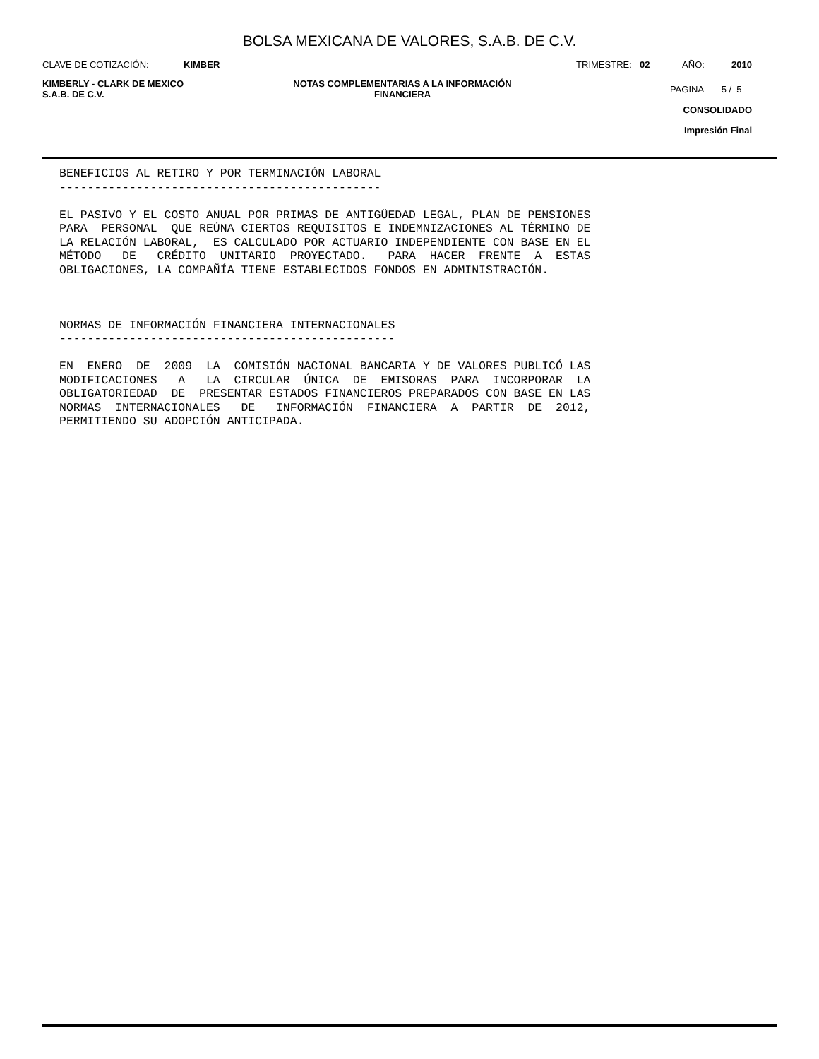BOLSA MEXICANA DE VALORES, S.A.B. DE C.V.
CLAVE DE COTIZACIÓN: KIMBER TRIMESTRE: 02 AÑO: 2010
KIMBERLY - CLARK DE MEXICO
S.A.B. DE C.V. NOTAS COMPLEMENTARIAS A LA INFORMACIÓN
FINANCIERA
PAGINA 5 / 5
CONSOLIDADO
Impresión Final
BENEFICIOS AL RETIRO Y POR TERMINACIÓN LABORAL
----------------------------------------------

EL PASIVO Y EL COSTO ANUAL POR PRIMAS DE ANTIGÜEDAD LEGAL, PLAN DE PENSIONES
PARA  PERSONAL  QUE REÚNA CIERTOS REQUISITOS E INDEMNIZACIONES AL TÉRMINO DE
LA RELACIÓN LABORAL,  ES CALCULADO POR ACTUARIO INDEPENDIENTE CON BASE EN EL
MÉTODO   DE   CRÉDITO  UNITARIO  PROYECTADO.   PARA  HACER  FRENTE  A  ESTAS
OBLIGACIONES, LA COMPAÑÍA TIENE ESTABLECIDOS FONDOS EN ADMINISTRACIÓN.



NORMAS DE INFORMACIÓN FINANCIERA INTERNACIONALES
------------------------------------------------

EN  ENERO  DE  2009  LA  COMISIÓN NACIONAL BANCARIA Y DE VALORES PUBLICÓ LAS
MODIFICACIONES   A   LA  CIRCULAR  ÚNICA  DE  EMISORAS  PARA  INCORPORAR  LA
OBLIGATORIEDAD  DE  PRESENTAR ESTADOS FINANCIEROS PREPARADOS CON BASE EN LAS
NORMAS  INTERNACIONALES   DE   INFORMACIÓN  FINANCIERA  A  PARTIR  DE  2012,
PERMITIENDO SU ADOPCIÓN ANTICIPADA.